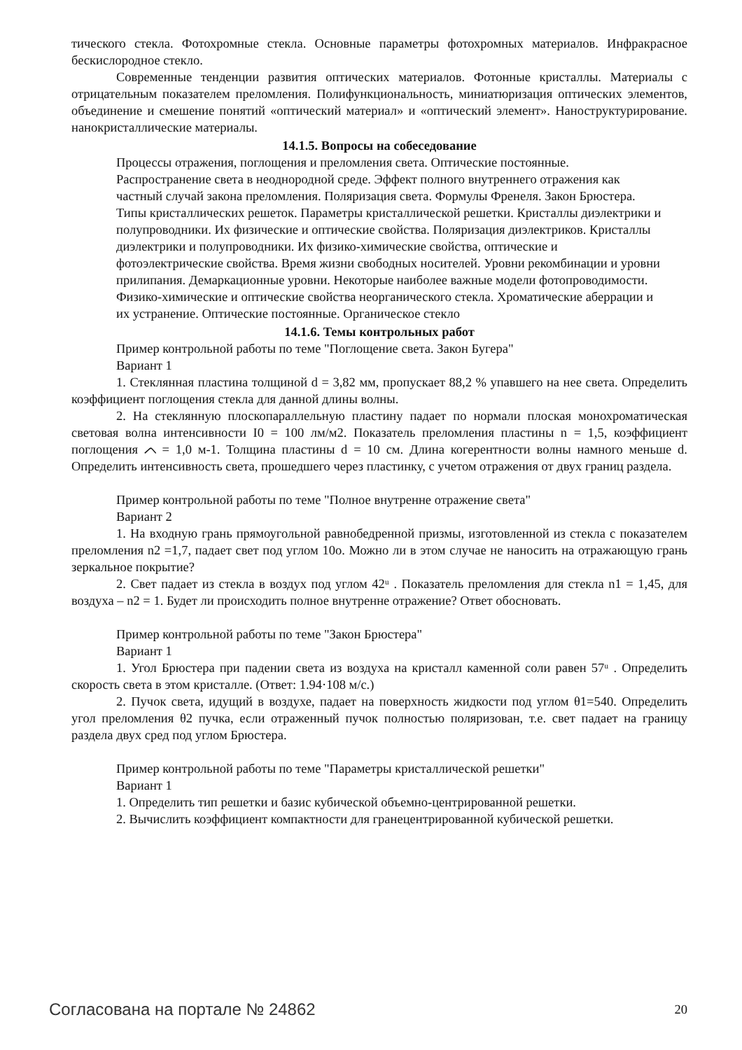тического стекла. Фотохромные стекла. Основные параметры фотохромных материалов. Инфракрасное бескислородное стекло.
Современные тенденции развития оптических материалов. Фотонные кристаллы. Материалы с отрицательным показателем преломления. Полифункциональность, миниатюризация оптических элементов, объединение и смешение понятий «оптический материал» и «оптический элемент». Наноструктурирование. нанокристаллические материалы.
14.1.5. Вопросы на собеседование
Процессы отражения, поглощения и преломления света. Оптические постоянные.
Распространение света в неоднородной среде. Эффект полного внутреннего отражения как
частный случай закона преломления. Поляризация света. Формулы Френеля. Закон Брюстера.
Типы кристаллических решеток. Параметры кристаллической решетки. Кристаллы диэлектрики и
полупроводники. Их физические и оптические свойства. Поляризация диэлектриков. Кристаллы
диэлектрики и полупроводники. Их физико-химические свойства, оптические и
фотоэлектрические свойства. Время жизни свободных носителей. Уровни рекомбинации и уровни
прилипания. Демаркационные уровни. Некоторые наиболее важные модели фотопроводимости.
Физико-химические и оптические свойства неорганического стекла. Хроматические аберрации и
их устранение. Оптические постоянные. Органическое стекло
14.1.6. Темы контрольных работ
Пример контрольной работы по теме "Поглощение света. Закон Бугера"
Вариант 1
1. Стеклянная пластина толщиной d = 3,82 мм, пропускает 88,2 % упавшего на нее света. Определить коэффициент поглощения стекла для данной длины волны.
2. На стеклянную плоскопараллельную пластину падает по нормали плоская монохроматическая световая волна интенсивности I0 = 100 лм/м2. Показатель преломления пластины n = 1,5, коэффициент поглощения ᨈ = 1,0 м-1. Толщина пластины d = 10 см. Длина когерентности волны намного меньше d. Определить интенсивность света, прошедшего через пластинку, с учетом отражения от двух границ раздела.
Пример контрольной работы по теме "Полное внутренне отражение света"
Вариант 2
1. На входную грань прямоугольной равнобедренной призмы, изготовленной из стекла с показателем преломления n2 =1,7, падает свет под углом 10o. Можно ли в этом случае не наносить на отражающую грань зеркальное покрытие?
2. Свет падает из стекла в воздух под углом 42ᵘ . Показатель преломления для стекла n1 = 1,45, для воздуха – n2 = 1. Будет ли происходить полное внутренне отражение? Ответ обосновать.
Пример контрольной работы по теме "Закон Брюстера"
Вариант 1
1. Угол Брюстера при падении света из воздуха на кристалл каменной соли равен 57ᵘ . Определить скорость света в этом кристалле. (Ответ: 1.94·108 м/с.)
2. Пучок света, идущий в воздухе, падает на поверхность жидкости под углом θ1=540. Определить угол преломления θ2 пучка, если отраженный пучок полностью поляризован, т.е. свет падает на границу раздела двух сред под углом Брюстера.
Пример контрольной работы по теме "Параметры кристаллической решетки"
Вариант 1
1. Определить тип решетки и базис кубической объемно-центрированной решетки.
2. Вычислить коэффициент компактности для гранецентрированной кубической решетки.
Согласована на портале № 24862 20